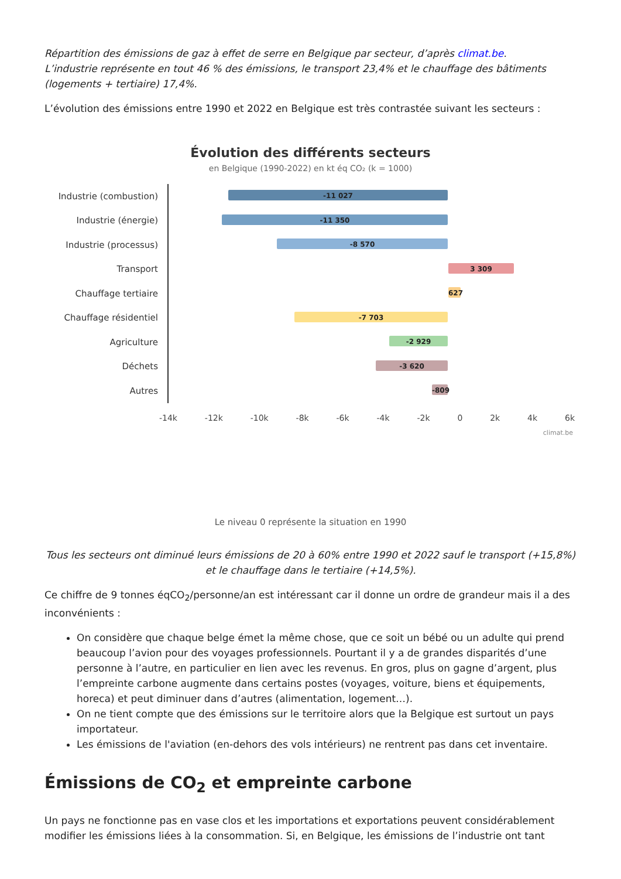Répartition des émissions de gaz à effet de serre en Belgique par secteur, d’après climat.be.
L’industrie représente en tout 46 % des émissions, le transport 23,4% et le chauffage des bâtiments (logements + tertiaire) 17,4%.
L’évolution des émissions entre 1990 et 2022 en Belgique est très contrastée suivant les secteurs :
Évolution des différents secteurs
en Belgique (1990-2022) en kt éq CO₂ (k = 1000)
Industrie (combustion)
-11 027
Industrie (énergie)
-11 350
Industrie (processus)
-8 570
Transport
3 309
Chauffage tertiaire
627
Chauffage résidentiel
-7 703
Agriculture
-2 929
Déchets
-3 620
Autres
-809
-14k -12k -10k -8k -6k -4k -2k 0 2k 4k 6k
climat.be
Le niveau 0 représente la situation en 1990
Tous les secteurs ont diminué leurs émissions de 20 à 60% entre 1990 et 2022 sauf le transport (+15,8%) et le chauffage dans le tertiaire (+14,5%).
Ce chiffre de 9 tonnes éqCO<sub>2</sub>/personne/an est intéressant car il donne un ordre de grandeur mais il a des inconvénients :
On considère que chaque belge émet la même chose, que ce soit un bébé ou un adulte qui prend beaucoup l’avion pour des voyages professionnels. Pourtant il y a de grandes disparités d’une personne à l’autre, en particulier en lien avec les revenus. En gros, plus on gagne d’argent, plus l’empreinte carbone augmente dans certains postes (voyages, voiture, biens et équipements, horeca) et peut diminuer dans d’autres (alimentation, logement…).
On ne tient compte que des émissions sur le territoire alors que la Belgique est surtout un pays importateur.
Les émissions de l'aviation (en-dehors des vols intérieurs) ne rentrent pas dans cet inventaire.
Émissions de CO<sub>2</sub> et empreinte carbone
Un pays ne fonctionne pas en vase clos et les importations et exportations peuvent considérablement modifier les émissions liées à la consommation. Si, en Belgique, les émissions de l’industrie ont tant